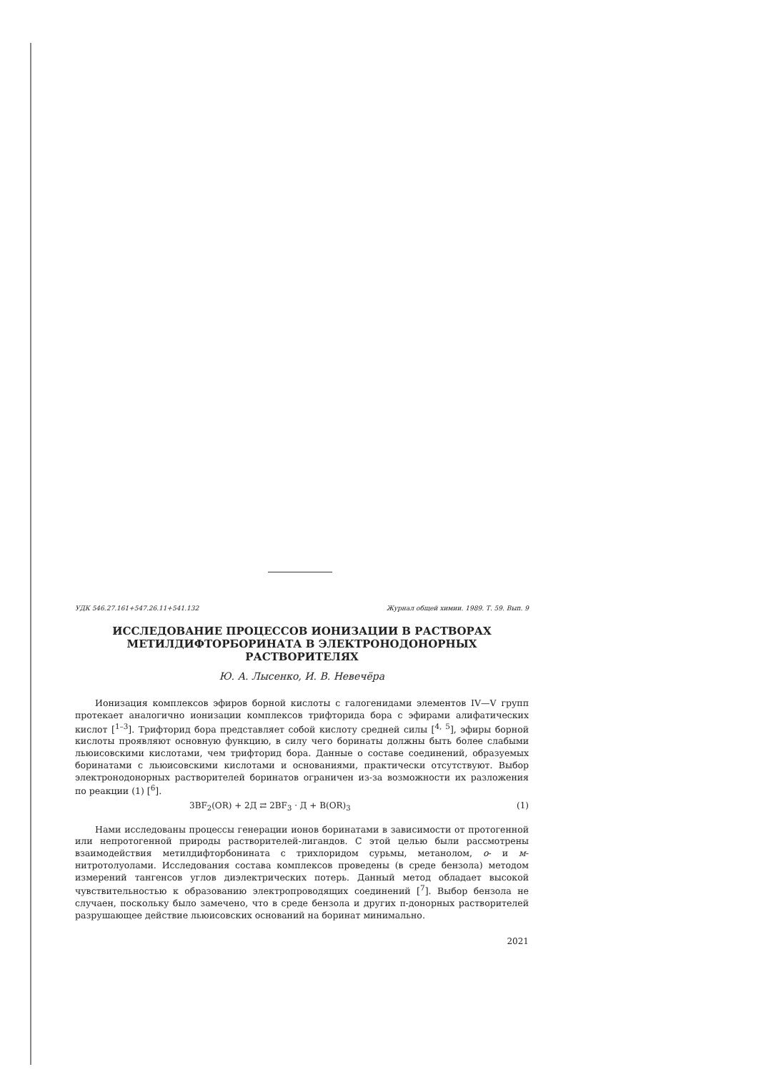УДК 546.27.161+547.26.11+541.132 Журнал общей химии. 1989. Т. 59. Вып. 9
ИССЛЕДОВАНИЕ ПРОЦЕССОВ ИОНИЗАЦИИ В РАСТВОРАХ МЕТИЛДИФТОРБОРИНАТА В ЭЛЕКТРОНОДОНОРНЫХ РАСТВОРИТЕЛЯХ
Ю. А. Лысенко, И. В. Невечёра
Ионизация комплексов эфиров борной кислоты с галогенидами элементов IV—V групп протекает аналогично ионизации комплексов трифторида бора с эфирами алифатических кислот [<sup>1–3</sup>]. Трифторид бора представляет собой кислоту средней силы [<sup>4, 5</sup>], эфиры борной кислоты проявляют основную функцию, в силу чего боринаты должны быть более слабыми льюисовскими кислотами, чем трифторид бора. Данные о составе соединений, образуемых боринатами с льюисовскими кислотами и основаниями, практически отсутствуют. Выбор электронодонорных растворителей боринатов ограничен из-за возможности их разложения по реакции (1) [<sup>6</sup>].
3BF<sub>2</sub>(OR) + 2Д ⇄ 2BF<sub>3</sub> · Д + B(OR)<sub>3</sub> (1)
Нами исследованы процессы генерации ионов боринатами в зависимости от протогенной или непротогенной природы растворителей-лигандов. С этой целью были рассмотрены взаимодействия метилдифторбонината с трихлоридом сурьмы, метанолом, о- и м-нитротолуолами. Исследования состава комплексов проведены (в среде бензола) методом измерений тангенсов углов диэлектрических потерь. Данный метод обладает высокой чувствительностью к образованию электропроводящих соединений [<sup>7</sup>]. Выбор бензола не случаен, поскольку было замечено, что в среде бензола и других π-донорных растворителей разрушающее действие льюисовских оснований на боринат минимально.
2021